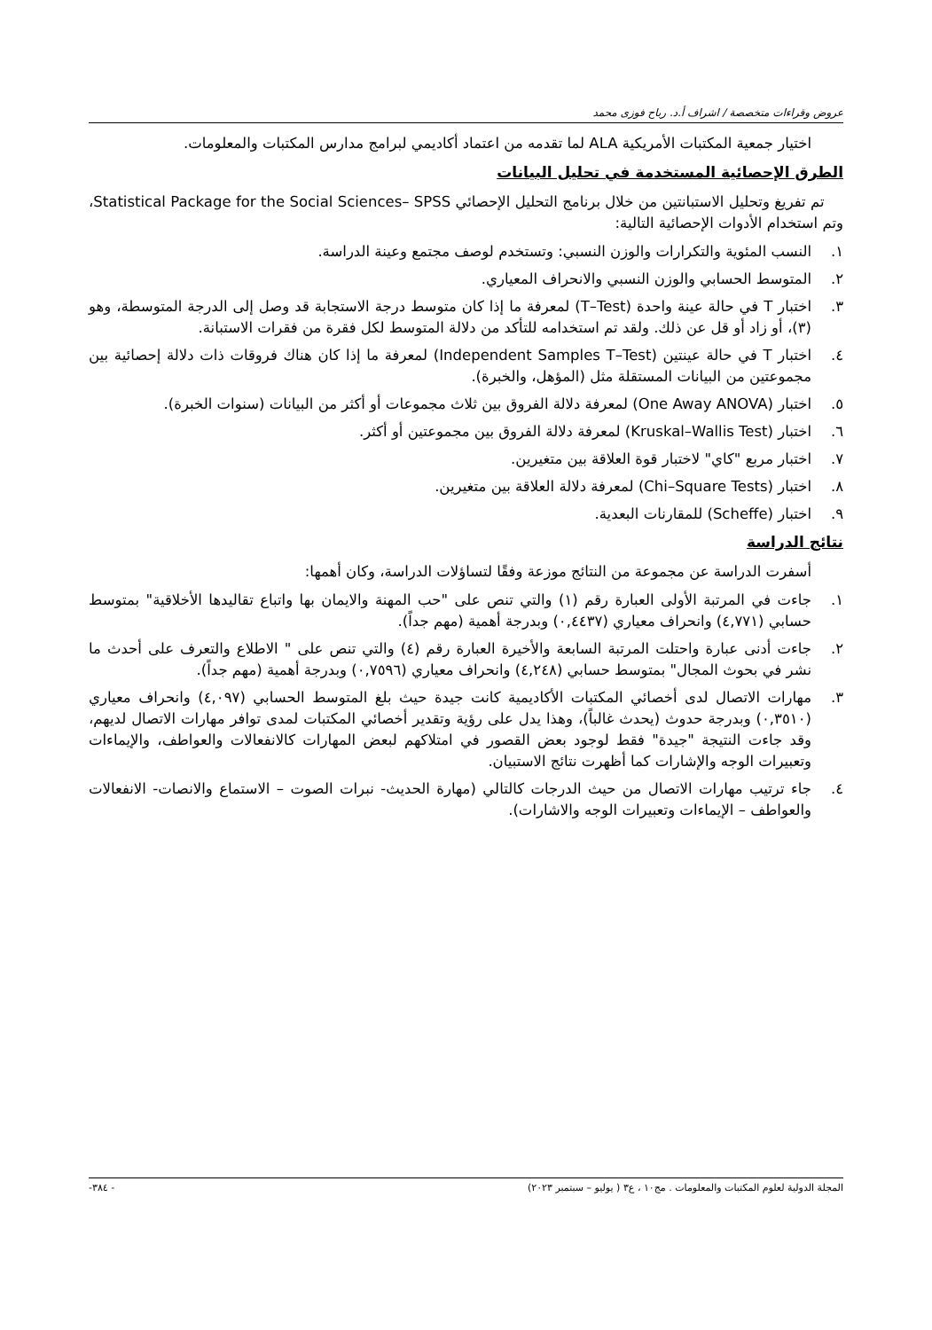عروض وقراءات متخصصة / اشراف أ.د. رباح فوزى محمد
اختيار جمعية المكتبات الأمريكية ALA لما تقدمه من اعتماد أكاديمي لبرامج مدارس المكتبات والمعلومات.
الطرق الإحصائية المستخدمة في تحليل البيانات
تم تفريغ وتحليل الاستبانتين من خلال برنامج التحليل الإحصائي Statistical Package for the Social Sciences– SPSS، وتم استخدام الأدوات الإحصائية التالية:
١. النسب المئوية والتكرارات والوزن النسبي: وتستخدم لوصف مجتمع وعينة الدراسة.
٢. المتوسط الحسابي والوزن النسبي والانحراف المعياري.
٣. اختبار T في حالة عينة واحدة (T–Test) لمعرفة ما إذا كان متوسط درجة الاستجابة قد وصل إلى الدرجة المتوسطة، وهو (٣)، أو زاد أو قل عن ذلك. ولقد تم استخدامه للتأكد من دلالة المتوسط لكل فقرة من فقرات الاستبانة.
٤. اختبار T في حالة عينتين (Independent Samples T–Test) لمعرفة ما إذا كان هناك فروقات ذات دلالة إحصائية بين مجموعتين من البيانات المستقلة مثل (المؤهل، والخبرة).
٥. اختبار (One Away ANOVA) لمعرفة دلالة الفروق بين ثلاث مجموعات أو أكثر من البيانات (سنوات الخبرة).
٦. اختبار (Kruskal–Wallis Test) لمعرفة دلالة الفروق بين مجموعتين أو أكثر.
٧. اختبار مربع "كاي" لاختبار قوة العلاقة بين متغيرين.
٨. اختبار (Chi–Square Tests) لمعرفة دلالة العلاقة بين متغيرين.
٩. اختبار (Scheffe) للمقارنات البعدية.
نتائج الدراسة
أسفرت الدراسة عن مجموعة من النتائج موزعة وفقًا لتساؤلات الدراسة، وكان أهمها:
١. جاءت في المرتبة الأولى العبارة رقم (١) والتي تنص على "حب المهنة والايمان بها واتباع تقاليدها الأخلاقية" بمتوسط حسابي (٤,٧٧١) وانحراف معياري (٠,٤٤٣٧) وبدرجة أهمية (مهم جداً).
٢. جاءت أدنى عبارة واحتلت المرتبة السابعة والأخيرة العبارة رقم (٤) والتي تنص على " الاطلاع والتعرف على أحدث ما نشر في بحوث المجال" بمتوسط حسابي (٤,٢٤٨) وانحراف معياري (٠,٧٥٩٦) وبدرجة أهمية (مهم جداً).
٣. مهارات الاتصال لدى أخصائي المكتبات الأكاديمية كانت جيدة حيث بلغ المتوسط الحسابي (٤,٠٩٧) وانحراف معياري (٠,٣٥١٠) وبدرجة حدوث (يحدث غالباً)، وهذا يدل على رؤية وتقدير أخصائي المكتبات لمدى توافر مهارات الاتصال لديهم، وقد جاءت النتيجة "جيدة" فقط لوجود بعض القصور في امتلاكهم لبعض المهارات كالانفعالات والعواطف، والإيماءات وتعبيرات الوجه والإشارات كما أظهرت نتائج الاستبيان.
٤. جاء ترتيب مهارات الاتصال من حيث الدرجات كالتالي (مهارة الحديث- نبرات الصوت – الاستماع والانصات- الانفعالات والعواطف – الإيماءات وتعبيرات الوجه والاشارات).
المجلة الدولية لعلوم المكتبات والمعلومات . مج١٠ ، ع٣ ( يوليو – سبتمبر ٢٠٢٣) - ٣٨٤-